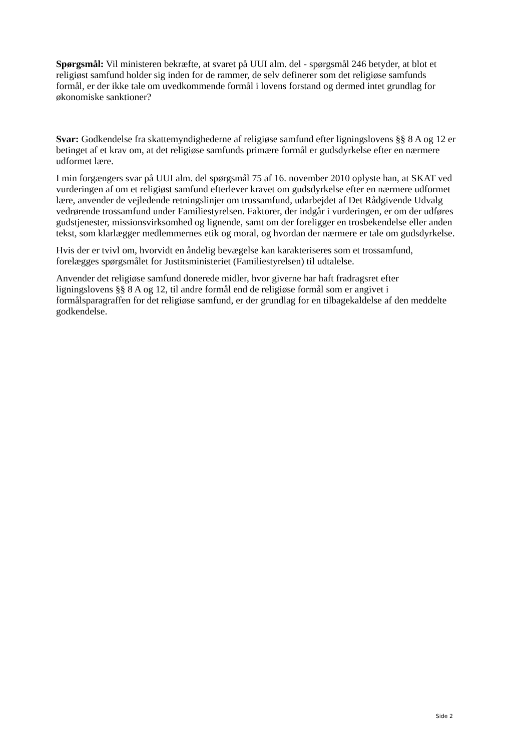Spørgsmål: Vil ministeren bekræfte, at svaret på UUI alm. del - spørgsmål 246 betyder, at blot et religiøst samfund holder sig inden for de rammer, de selv definerer som det religiøse samfunds formål, er der ikke tale om uvedkommende formål i lovens forstand og dermed intet grundlag for økonomiske sanktioner?
Svar: Godkendelse fra skattemyndighederne af religiøse samfund efter ligningslovens §§ 8 A og 12 er betinget af et krav om, at det religiøse samfunds primære formål er gudsdyrkelse efter en nærmere udformet lære.
I min forgængers svar på UUI alm. del spørgsmål 75 af 16. november 2010 oplyste han, at SKAT ved vurderingen af om et religiøst samfund efterlever kravet om gudsdyrkelse efter en nærmere udformet lære, anvender de vejledende retningslinjer om trossamfund, udarbejdet af Det Rådgivende Udvalg vedrørende trossamfund under Familiestyrelsen. Faktorer, der indgår i vurderingen, er om der udføres gudstjenester, missionsvirksomhed og lignende, samt om der foreligger en trosbekendelse eller anden tekst, som klarlægger medlemmernes etik og moral, og hvordan der nærmere er tale om gudsdyrkelse.
Hvis der er tvivl om, hvorvidt en åndelig bevægelse kan karakteriseres som et trossamfund, forelægges spørgsmålet for Justitsministeriet (Familiestyrelsen) til udtalelse.
Anvender det religiøse samfund donerede midler, hvor giverne har haft fradragsret efter ligningslovens §§ 8 A og 12, til andre formål end de religiøse formål som er angivet i formålsparagraffen for det religiøse samfund, er der grundlag for en tilbagekaldelse af den meddelte godkendelse.
Side 2